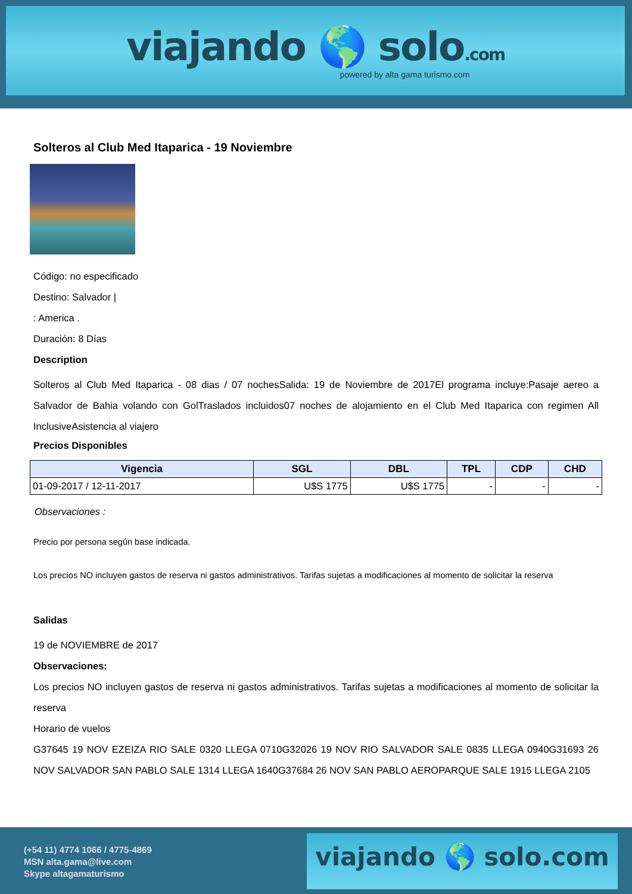viajando 🌎 solo.com
powered by alta gama turismo.com
Solteros al Club Med Itaparica - 19 Noviembre
Código: no especificado
Destino: Salvador |
: America .
Duración: 8 Días
Description
Solteros al Club Med Itaparica - 08 dias / 07 nochesSalida: 19 de Noviembre de 2017El programa incluye:Pasaje aereo a Salvador de Bahia volando con GolTraslados incluidos07 noches de alojamiento en el Club Med Itaparica con regimen All InclusiveAsistencia al viajero
Precios Disponibles
| Vigencia | SGL | DBL | TPL | CDP | CHD |
| --- | --- | --- | --- | --- | --- |
| 01-09-2017 / 12-11-2017 | U$S 1775 | U$S 1775 | - | - | - |
Observaciones :
Precio por persona según base indicada.
Los precios NO incluyen gastos de reserva ni gastos administrativos. Tarifas sujetas a modificaciones al momento de solicitar la reserva
Salidas
19 de NOVIEMBRE de 2017
Observaciones:
Los precios NO incluyen gastos de reserva ni gastos administrativos. Tarifas sujetas a modificaciones al momento de solicitar la reserva
Horario de vuelos
G37645 19 NOV EZEIZA RIO SALE 0320 LLEGA 0710G32026 19 NOV RIO SALVADOR SALE 0835 LLEGA 0940G31693 26 NOV SALVADOR SAN PABLO SALE 1314 LLEGA 1640G37684 26 NOV SAN PABLO AEROPARQUE SALE 1915 LLEGA 2105
(+54 11) 4774 1066 / 4775-4869
MSN alta.gama@live.com
Skype altagamaturismo
viajando 🌎 solo.com